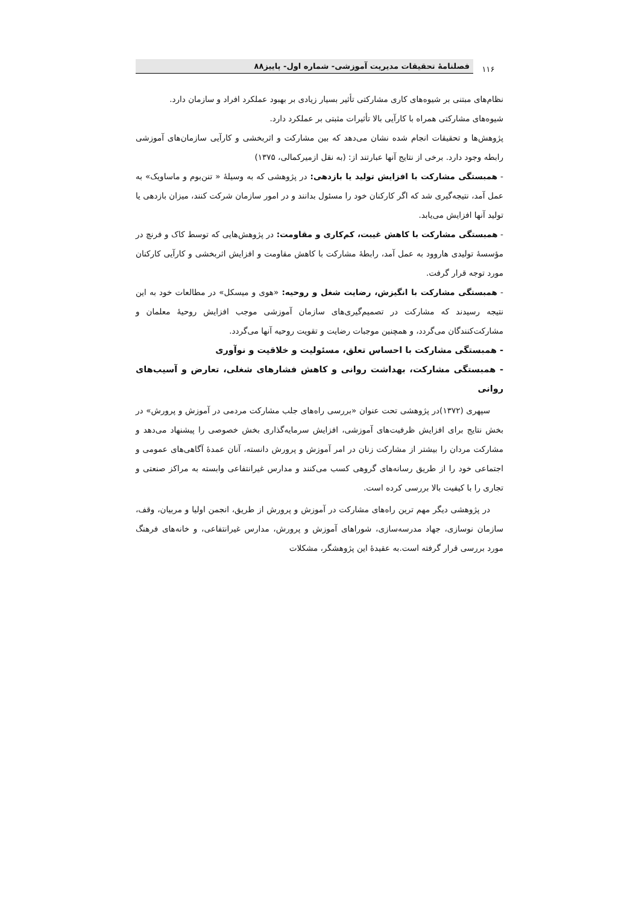۱۱۶
فصلنامهٔ تحقیقات مدیریت آموزشی- شماره اول- پاییز۸۸
نظام‌های مبتنی بر شیوه‌های کاری مشارکتی تأثیر بسیار زیادی بر بهبود عملکرد افراد و سازمان دارد.
شیوه‌های مشارکتی همراه با کارآیی بالا تأثیرات مثبتی بر عملکرد دارد.
پژوهش‌ها و تحقیقات انجام شده نشان می‌دهد که بین مشارکت و اثربخشی و کارآیی سازمان‌های آموزشی رابطه وجود دارد. برخی از نتایج آنها عبارتند از: (به نقل ازمیرکمالی، ۱۳۷۵)
- همبستگی مشارکت با افزایش تولید یا بازدهی: در پژوهشی که به وسیلهٔ « تنن‌بوم و ماساویک» به عمل آمد، نتیجه‌گیری شد که اگر کارکنان خود را مسئول بدانند و در امور سازمان شرکت کنند، میزان بازدهی یا تولید آنها افزایش می‌یابد.
- همبستگی مشارکت با کاهش غیبت، کم‌کاری و مقاومت: در پژوهش‌هایی که توسط کاک و فرنچ در مؤسسهٔ تولیدی هاروود به عمل آمد، رابطهٔ مشارکت با کاهش مقاومت و افزایش اثربخشی و کارآیی کارکنان مورد توجه قرار گرفت.
- همبستگی مشارکت با انگیزش، رضایت شغل و روحیه: «هوی و میسکل» در مطالعات خود به این نتیجه رسیدند که مشارکت در تصمیم‌گیری‌های سازمان آموزشی موجب افزایش روحیهٔ معلمان و مشارکت‌کنندگان می‌گردد، و همچنین موجبات رضایت و تقویت روحیه آنها می‌گردد.
- همبستگی مشارکت با احساس تعلق، مسئولیت و خلاقیت و نوآوری
- همبستگی مشارکت، بهداشت روانی و کاهش فشارهای شغلی، تعارض و آسیب‌های روانی
سپهری (۱۳۷۲)در پژوهشی تحت عنوان «بررسی راه‌های جلب مشارکت مردمی در آموزش و پرورش» در بخش نتایج برای افزایش ظرفیت‌های آموزشی، افزایش سرمایه‌گذاری بخش خصوصی را پیشنهاد می‌دهد و مشارکت مردان را بیشتر از مشارکت زنان در امر آموزش و پرورش دانسته، آنان عمدهٔ آگاهی‌های عمومی و اجتماعی خود را از طریق رسانه‌های گروهی کسب می‌کنند و مدارس غیرانتفاعی وابسته به مراکز صنعتی و تجاری را با کیفیت بالا بررسی کرده است.
در پژوهشی دیگر مهم ترین راه‌های مشارکت در آموزش و پرورش از طریق، انجمن اولیا و مربیان، وقف، سازمان نوسازی، جهاد مدرسه‌سازی، شوراهای آموزش و پرورش، مدارس غیرانتفاعی، و خانه‌های فرهنگ مورد بررسی قرار گرفته است.به عقیدهٔ این پژوهشگر، مشکلات